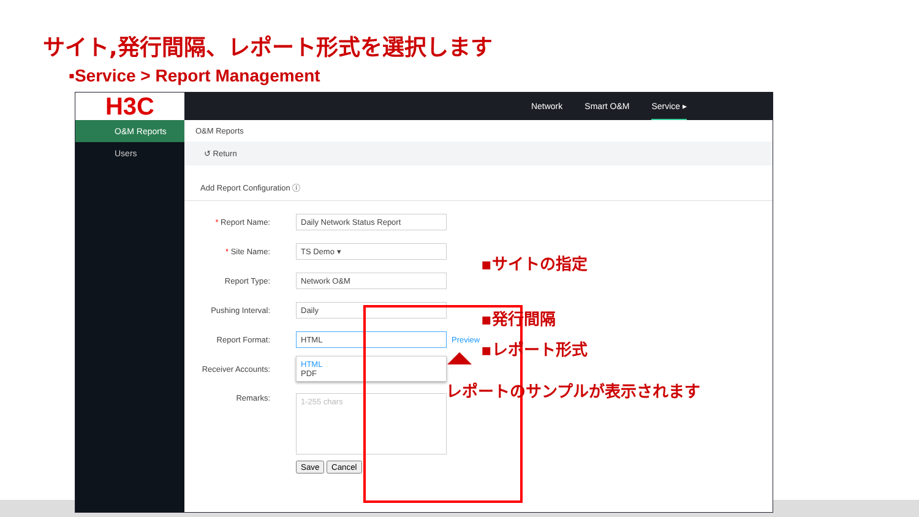サイト,発行間隔、レポート形式を選択します
▪Service > Report Management
H3C
Network Smart O&M Service ▸
O&M Reports
Users
O&M Reports
↺ Return
Add Report Configuration ⓘ
* Report Name:
Daily Network Status Report
* Site Name:
TS Demo ▾
Report Type:
Network O&M
Pushing Interval:
Daily
Report Format:
HTML
Preview
Receiver Accounts:
HTML
PDF
Remarks:
1-255 chars
Save Cancel
▪サイトの指定
▪発行間隔
▪レポート形式
レポートのサンプルが表示されます